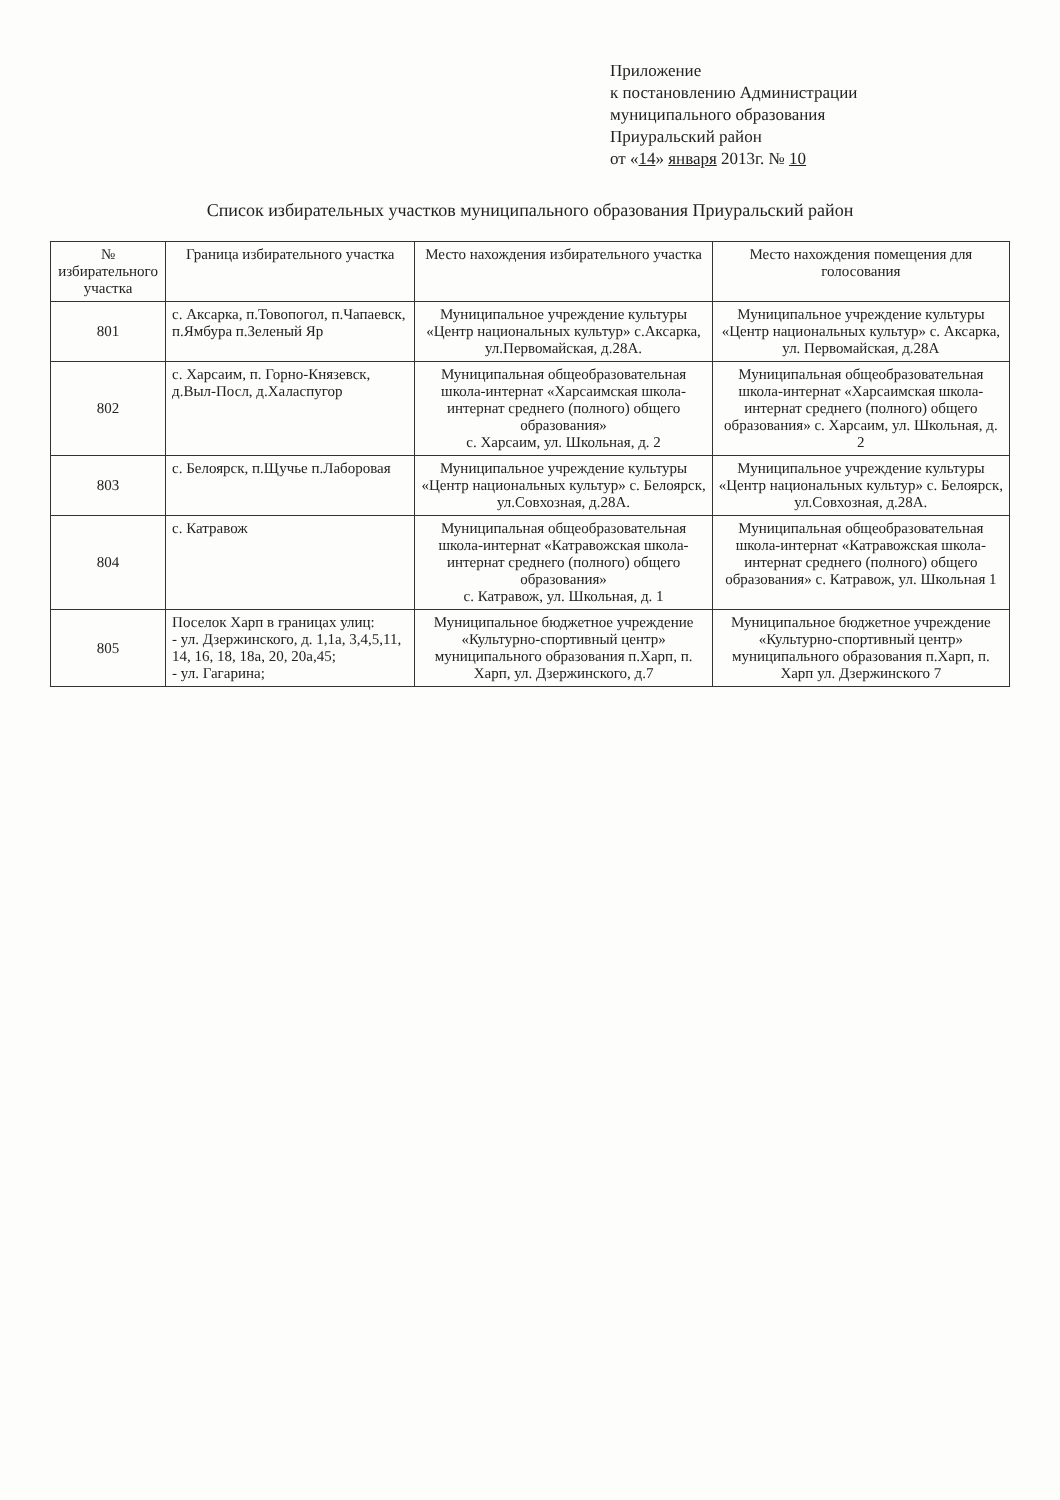Приложение
к постановлению Администрации
муниципального образования
Приуральский район
от «14» января 2013г. № 10
Список избирательных участков муниципального образования Приуральский район
| № избирательного участка | Граница избирательного участка | Место нахождения избирательного участка | Место нахождения помещения для голосования |
| --- | --- | --- | --- |
| 801 | с. Аксарка, п.Товопогол, п.Чапаевск, п.Ямбура п.Зеленый Яр | Муниципальное учреждение культуры «Центр национальных культур» с.Аксарка, ул.Первомайская, д.28А. | Муниципальное учреждение культуры «Центр национальных культур» с. Аксарка, ул. Первомайская, д.28А |
| 802 | с. Харсаим, п. Горно-Князевск, д.Выл-Посл, д.Халаспугор | Муниципальная общеобразовательная школа-интернат «Харсаимская школа-интернат среднего (полного) общего образования» с. Харсаим, ул. Школьная, д. 2 | Муниципальная общеобразовательная школа-интернат «Харсаимская школа-интернат среднего (полного) общего образования» с. Харсаим, ул. Школьная, д. 2 |
| 803 | с. Белоярск, п.Щучье п.Лаборовая | Муниципальное учреждение культуры «Центр национальных культур» с. Белоярск, ул.Совхозная, д.28А. | Муниципальное учреждение культуры «Центр национальных культур» с. Белоярск, ул.Совхозная, д.28А. |
| 804 | с. Катравож | Муниципальная общеобразовательная школа-интернат «Катравожская школа-интернат среднего (полного) общего образования» с. Катравож, ул. Школьная, д. 1 | Муниципальная общеобразовательная школа-интернат «Катравожская школа-интернат среднего (полного) общего образования» с. Катравож, ул. Школьная 1 |
| 805 | Поселок Харп в границах улиц: - ул. Дзержинского, д. 1,1а, 3,4,5,11, 14, 16, 18, 18а, 20, 20а,45; - ул. Гагарина; | Муниципальное бюджетное учреждение «Культурно-спортивный центр» муниципального образования п.Харп, п. Харп, ул. Дзержинского, д.7 | Муниципальное бюджетное учреждение «Культурно-спортивный центр» муниципального образования п.Харп, п. Харп ул. Дзержинского 7 |